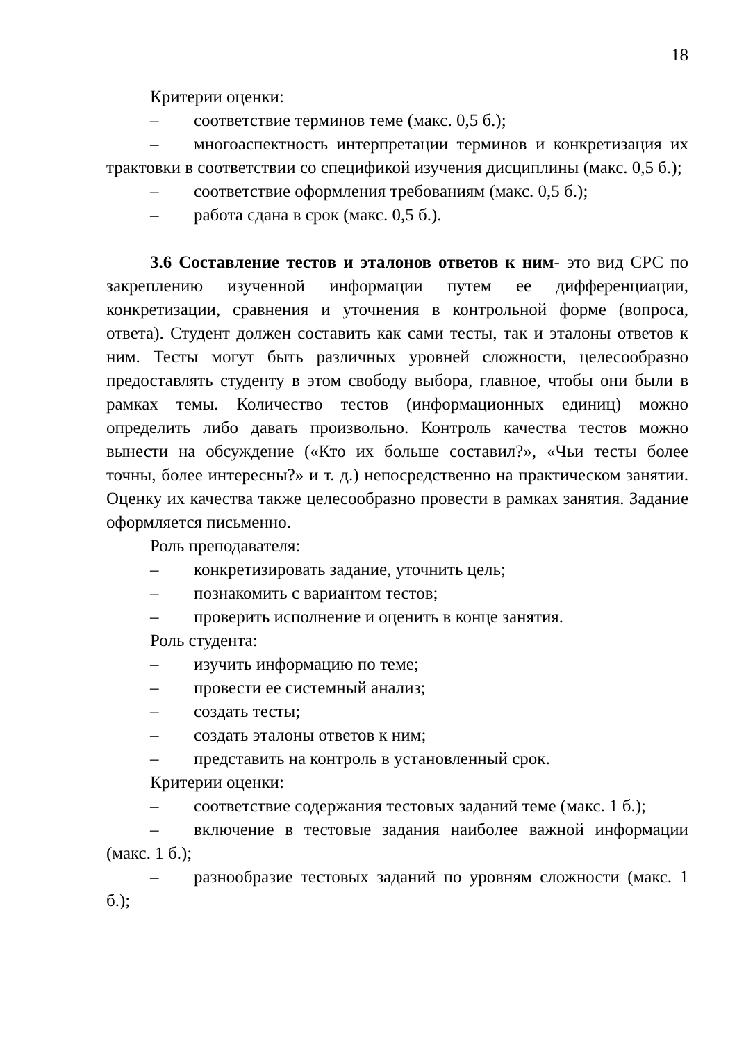18
Критерии оценки:
– соответствие терминов теме (макс. 0,5 б.);
– многоаспектность интерпретации терминов и конкретизация их трактовки в соответствии со спецификой изучения дисциплины (макс. 0,5 б.);
– соответствие оформления требованиям (макс. 0,5 б.);
– работа сдана в срок (макс. 0,5 б.).
3.6 Составление тестов и эталонов ответов к ним- это вид СРС по закреплению изученной информации путем ее дифференциации, конкретизации, сравнения и уточнения в контрольной форме (вопроса, ответа). Студент должен составить как сами тесты, так и эталоны ответов к ним. Тесты могут быть различных уровней сложности, целесообразно предоставлять студенту в этом свободу выбора, главное, чтобы они были в рамках темы. Количество тестов (информационных единиц) можно определить либо давать произвольно. Контроль качества тестов можно вынести на обсуждение («Кто их больше составил?», «Чьи тесты более точны, более интересны?» и т. д.) непосредственно на практическом занятии. Оценку их качества также целесообразно провести в рамках занятия. Задание оформляется письменно.
Роль преподавателя:
– конкретизировать задание, уточнить цель;
– познакомить с вариантом тестов;
– проверить исполнение и оценить в конце занятия.
Роль студента:
– изучить информацию по теме;
– провести ее системный анализ;
– создать тесты;
– создать эталоны ответов к ним;
– представить на контроль в установленный срок.
Критерии оценки:
– соответствие содержания тестовых заданий теме (макс. 1 б.);
– включение в тестовые задания наиболее важной информации (макс. 1 б.);
– разнообразие тестовых заданий по уровням сложности (макс. 1 б.);